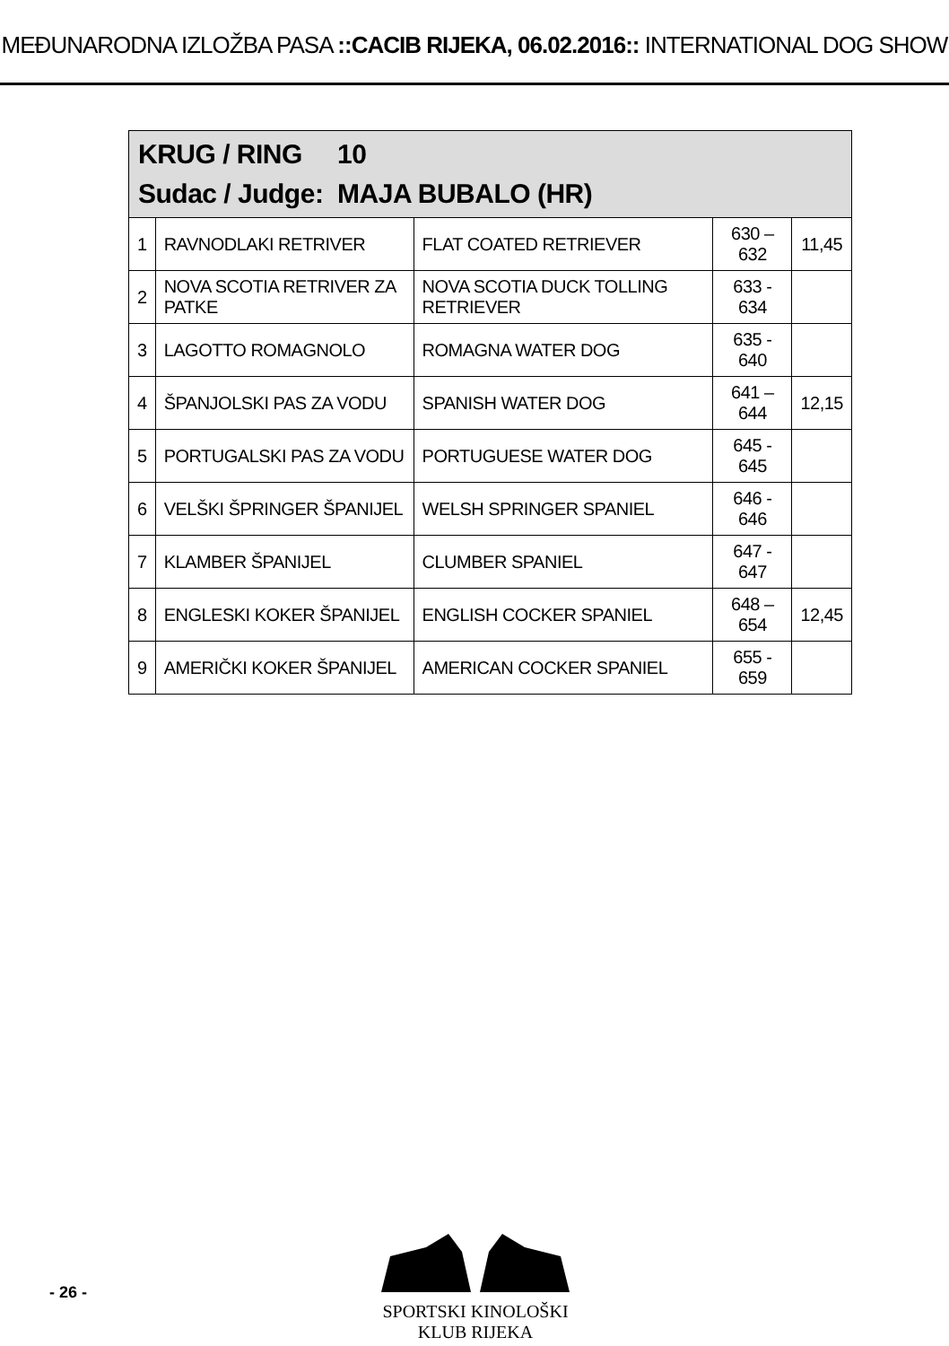MEĐUNARODNA IZLOŽBA PASA ::CACIB RIJEKA, 06.02.2016:: INTERNATIONAL DOG SHOW
| KRUG / RING 10 Sudac / Judge: MAJA BUBALO (HR) | | | | |
| --- | --- | --- | --- | --- |
| 1 | RAVNODLAKI RETRIVER | FLAT COATED RETRIEVER | 630 – 632 | 11,45 |
| 2 | NOVA SCOTIA RETRIVER ZA PATKE | NOVA SCOTIA DUCK TOLLING RETRIEVER | 633 - 634 | |
| 3 | LAGOTTO ROMAGNOLO | ROMAGNA WATER DOG | 635 - 640 | |
| 4 | ŠPANJOLSKI PAS ZA VODU | SPANISH WATER DOG | 641 – 644 | 12,15 |
| 5 | PORTUGALSKI PAS ZA VODU | PORTUGUESE WATER DOG | 645 - 645 | |
| 6 | VELŠKI ŠPRINGER ŠPANIJEL | WELSH SPRINGER SPANIEL | 646 - 646 | |
| 7 | KLAMBER ŠPANIJEL | CLUMBER SPANIEL | 647 - 647 | |
| 8 | ENGLESKI KOKER ŠPANIJEL | ENGLISH COCKER SPANIEL | 648 – 654 | 12,45 |
| 9 | AMERIČKI KOKER ŠPANIJEL | AMERICAN COCKER SPANIEL | 655 - 659 | |
- 26 -
SPORTSKI KINOLOŠKI KLUB RIJEKA